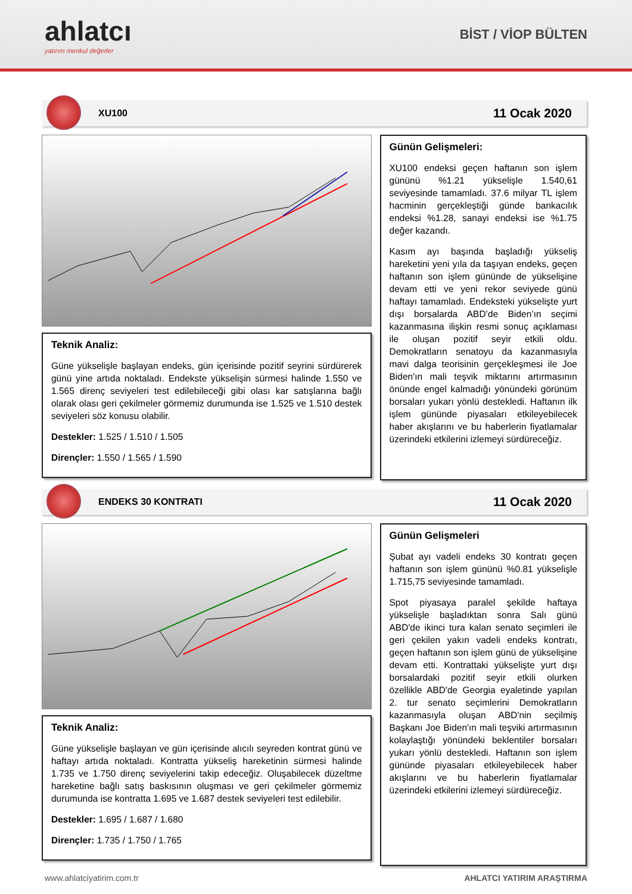ahlatcı
yatırım menkul değerler
BİST / VİOP BÜLTEN
XU100 11 Ocak 2020
Teknik Analiz:
Güne yükselişle başlayan endeks, gün içerisinde pozitif seyrini sürdürerek günü yine artıda noktaladı. Endekste yükselişin sürmesi halinde 1.550 ve 1.565 direnç seviyeleri test edilebileceği gibi olası kar satışlarına bağlı olarak olası geri çekilmeler görmemiz durumunda ise 1.525 ve 1.510 destek seviyeleri söz konusu olabilir.
Destekler: 1.525 / 1.510 / 1.505
Dirençler: 1.550 / 1.565 / 1.590
Günün Gelişmeleri:
XU100 endeksi geçen haftanın son işlem gününü %1.21 yükselişle 1.540,61 seviyesinde tamamladı. 37.6 milyar TL işlem hacminin gerçekleştiği günde bankacılık endeksi %1.28, sanayi endeksi ise %1.75 değer kazandı.
Kasım ayı başında başladığı yükseliş hareketini yeni yıla da taşıyan endeks, geçen haftanın son işlem gününde de yükselişine devam etti ve yeni rekor seviyede günü haftayı tamamladı. Endeksteki yükselişte yurt dışı borsalarda ABD’de Biden’ın seçimi kazanmasına ilişkin resmi sonuç açıklaması ile oluşan pozitif seyir etkili oldu. Demokratların senatoyu da kazanmasıyla mavi dalga teorisinin gerçekleşmesi ile Joe Biden'ın mali teşvik miktarını artırmasının önünde engel kalmadığı yönündeki görünüm borsaları yukarı yönlü destekledi. Haftanın ilk işlem gününde piyasaları etkileyebilecek haber akışlarını ve bu haberlerin fiyatlamalar üzerindeki etkilerini izlemeyi sürdüreceğiz.
ENDEKS 30 KONTRATI 11 Ocak 2020
Teknik Analiz:
Güne yükselişle başlayan ve gün içerisinde alıcılı seyreden kontrat günü ve haftayı artıda noktaladı. Kontratta yükseliş hareketinin sürmesi halinde 1.735 ve 1.750 direnç seviyelerini takip edeceğiz. Oluşabilecek düzeltme hareketine bağlı satış baskısının oluşması ve geri çekilmeler görmemiz durumunda ise kontratta 1.695 ve 1.687 destek seviyeleri test edilebilir.
Destekler: 1.695 / 1.687 / 1.680
Dirençler: 1.735 / 1.750 / 1.765
Günün Gelişmeleri
Şubat ayı vadeli endeks 30 kontratı geçen haftanın son işlem gününü %0.81 yükselişle 1.715,75 seviyesinde tamamladı.
Spot piyasaya paralel şekilde haftaya yükselişle başladıktan sonra Salı günü ABD'de ikinci tura kalan senato seçimleri ile geri çekilen yakın vadeli endeks kontratı, geçen haftanın son işlem günü de yükselişine devam etti. Kontrattaki yükselişte yurt dışı borsalardaki pozitif seyir etkili olurken özellikle ABD'de Georgia eyaletinde yapılan 2. tur senato seçimlerini Demokratların kazanmasıyla oluşan ABD'nin seçilmiş Başkanı Joe Biden'ın mali teşviki artırmasının kolaylaştığı yönündeki beklentiler borsaları yukarı yönlü destekledi. Haftanın son işlem gününde piyasaları etkileyebilecek haber akışlarını ve bu haberlerin fiyatlamalar üzerindeki etkilerini izlemeyi sürdüreceğiz.
www.ahlatciyatirim.com.tr AHLATCI YATIRIM ARAŞTIRMA